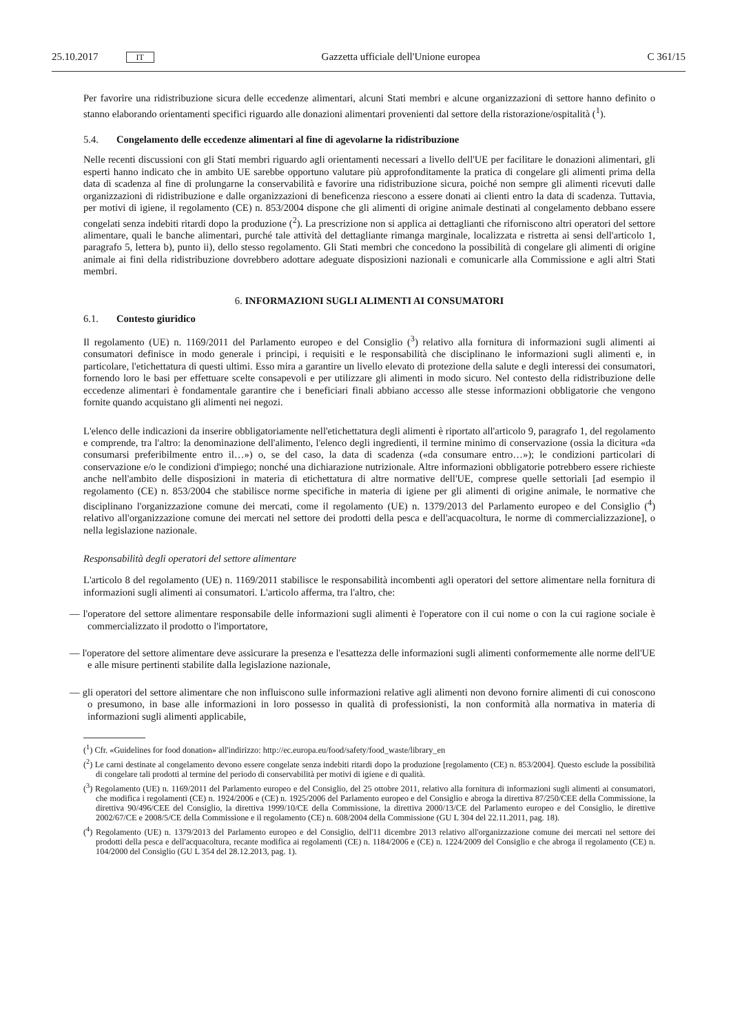25.10.2017 IT
Gazzetta ufficiale dell'Unione europea C 361/15
Per favorire una ridistribuzione sicura delle eccedenze alimentari, alcuni Stati membri e alcune organizzazioni di settore hanno definito o stanno elaborando orientamenti specifici riguardo alle donazioni alimentari provenienti dal settore della ristorazione/ospitalità (<sup>1</sup>).
5.4. Congelamento delle eccedenze alimentari al fine di agevolarne la ridistribuzione
Nelle recenti discussioni con gli Stati membri riguardo agli orientamenti necessari a livello dell'UE per facilitare le donazioni alimentari, gli esperti hanno indicato che in ambito UE sarebbe opportuno valutare più approfonditamente la pratica di congelare gli alimenti prima della data di scadenza al fine di prolungarne la conservabilità e favorire una ridistribuzione sicura, poiché non sempre gli alimenti ricevuti dalle organizzazioni di ridistribuzione e dalle organizzazioni di beneficenza riescono a essere donati ai clienti entro la data di scadenza. Tuttavia, per motivi di igiene, il regolamento (CE) n. 853/2004 dispone che gli alimenti di origine animale destinati al congelamento debbano essere congelati senza indebiti ritardi dopo la produzione (<sup>2</sup>). La prescrizione non si applica ai dettaglianti che riforniscono altri operatori del settore alimentare, quali le banche alimentari, purché tale attività del dettagliante rimanga marginale, localizzata e ristretta ai sensi dell'articolo 1, paragrafo 5, lettera b), punto ii), dello stesso regolamento. Gli Stati membri che concedono la possibilità di congelare gli alimenti di origine animale ai fini della ridistribuzione dovrebbero adottare adeguate disposizioni nazionali e comunicarle alla Commissione e agli altri Stati membri.
6. INFORMAZIONI SUGLI ALIMENTI AI CONSUMATORI
6.1. Contesto giuridico
Il regolamento (UE) n. 1169/2011 del Parlamento europeo e del Consiglio (<sup>3</sup>) relativo alla fornitura di informazioni sugli alimenti ai consumatori definisce in modo generale i principi, i requisiti e le responsabilità che disciplinano le informazioni sugli alimenti e, in particolare, l'etichettatura di questi ultimi. Esso mira a garantire un livello elevato di protezione della salute e degli interessi dei consumatori, fornendo loro le basi per effettuare scelte consapevoli e per utilizzare gli alimenti in modo sicuro. Nel contesto della ridistribuzione delle eccedenze alimentari è fondamentale garantire che i beneficiari finali abbiano accesso alle stesse informazioni obbligatorie che vengono fornite quando acquistano gli alimenti nei negozi.
L'elenco delle indicazioni da inserire obbligatoriamente nell'etichettatura degli alimenti è riportato all'articolo 9, paragrafo 1, del regolamento e comprende, tra l'altro: la denominazione dell'alimento, l'elenco degli ingredienti, il termine minimo di conservazione (ossia la dicitura «da consumarsi preferibilmente entro il…») o, se del caso, la data di scadenza («da consumare entro…»); le condizioni particolari di conservazione e/o le condizioni d'impiego; nonché una dichiarazione nutrizionale. Altre informazioni obbligatorie potrebbero essere richieste anche nell'ambito delle disposizioni in materia di etichettatura di altre normative dell'UE, comprese quelle settoriali [ad esempio il regolamento (CE) n. 853/2004 che stabilisce norme specifiche in materia di igiene per gli alimenti di origine animale, le normative che disciplinano l'organizzazione comune dei mercati, come il regolamento (UE) n. 1379/2013 del Parlamento europeo e del Consiglio (<sup>4</sup>) relativo all'organizzazione comune dei mercati nel settore dei prodotti della pesca e dell'acquacoltura, le norme di commercializzazione], o nella legislazione nazionale.
Responsabilità degli operatori del settore alimentare
L'articolo 8 del regolamento (UE) n. 1169/2011 stabilisce le responsabilità incombenti agli operatori del settore alimentare nella fornitura di informazioni sugli alimenti ai consumatori. L'articolo afferma, tra l'altro, che:
— l'operatore del settore alimentare responsabile delle informazioni sugli alimenti è l'operatore con il cui nome o con la cui ragione sociale è commercializzato il prodotto o l'importatore,
— l'operatore del settore alimentare deve assicurare la presenza e l'esattezza delle informazioni sugli alimenti conformemente alle norme dell'UE e alle misure pertinenti stabilite dalla legislazione nazionale,
— gli operatori del settore alimentare che non influiscono sulle informazioni relative agli alimenti non devono fornire alimenti di cui conoscono o presumono, in base alle informazioni in loro possesso in qualità di professionisti, la non conformità alla normativa in materia di informazioni sugli alimenti applicabile,
(<sup>1</sup>) Cfr. «Guidelines for food donation» all'indirizzo: http://ec.europa.eu/food/safety/food_waste/library_en
(<sup>2</sup>) Le carni destinate al congelamento devono essere congelate senza indebiti ritardi dopo la produzione [regolamento (CE) n. 853/2004]. Questo esclude la possibilità di congelare tali prodotti al termine del periodo di conservabilità per motivi di igiene e di qualità.
(<sup>3</sup>) Regolamento (UE) n. 1169/2011 del Parlamento europeo e del Consiglio, del 25 ottobre 2011, relativo alla fornitura di informazioni sugli alimenti ai consumatori, che modifica i regolamenti (CE) n. 1924/2006 e (CE) n. 1925/2006 del Parlamento europeo e del Consiglio e abroga la direttiva 87/250/CEE della Commissione, la direttiva 90/496/CEE del Consiglio, la direttiva 1999/10/CE della Commissione, la direttiva 2000/13/CE del Parlamento europeo e del Consiglio, le direttive 2002/67/CE e 2008/5/CE della Commissione e il regolamento (CE) n. 608/2004 della Commissione (GU L 304 del 22.11.2011, pag. 18).
(<sup>4</sup>) Regolamento (UE) n. 1379/2013 del Parlamento europeo e del Consiglio, dell'11 dicembre 2013 relativo all'organizzazione comune dei mercati nel settore dei prodotti della pesca e dell'acquacoltura, recante modifica ai regolamenti (CE) n. 1184/2006 e (CE) n. 1224/2009 del Consiglio e che abroga il regolamento (CE) n. 104/2000 del Consiglio (GU L 354 del 28.12.2013, pag. 1).